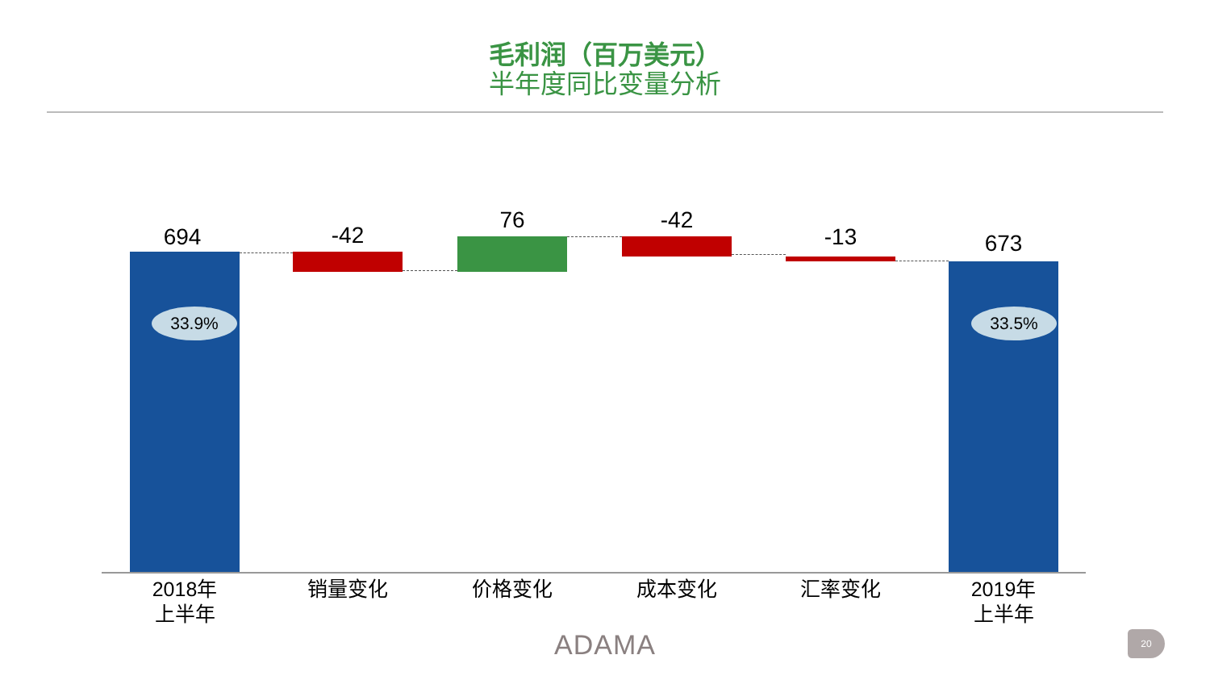毛利润（百万美元）
半年度同比变量分析
694
33.9%
-42
76 -42
-13 673
33.5%
2018年
上半年
销量变化 价格变化 成本变化 汇率变化
2019年
上半年
ADAMA 20